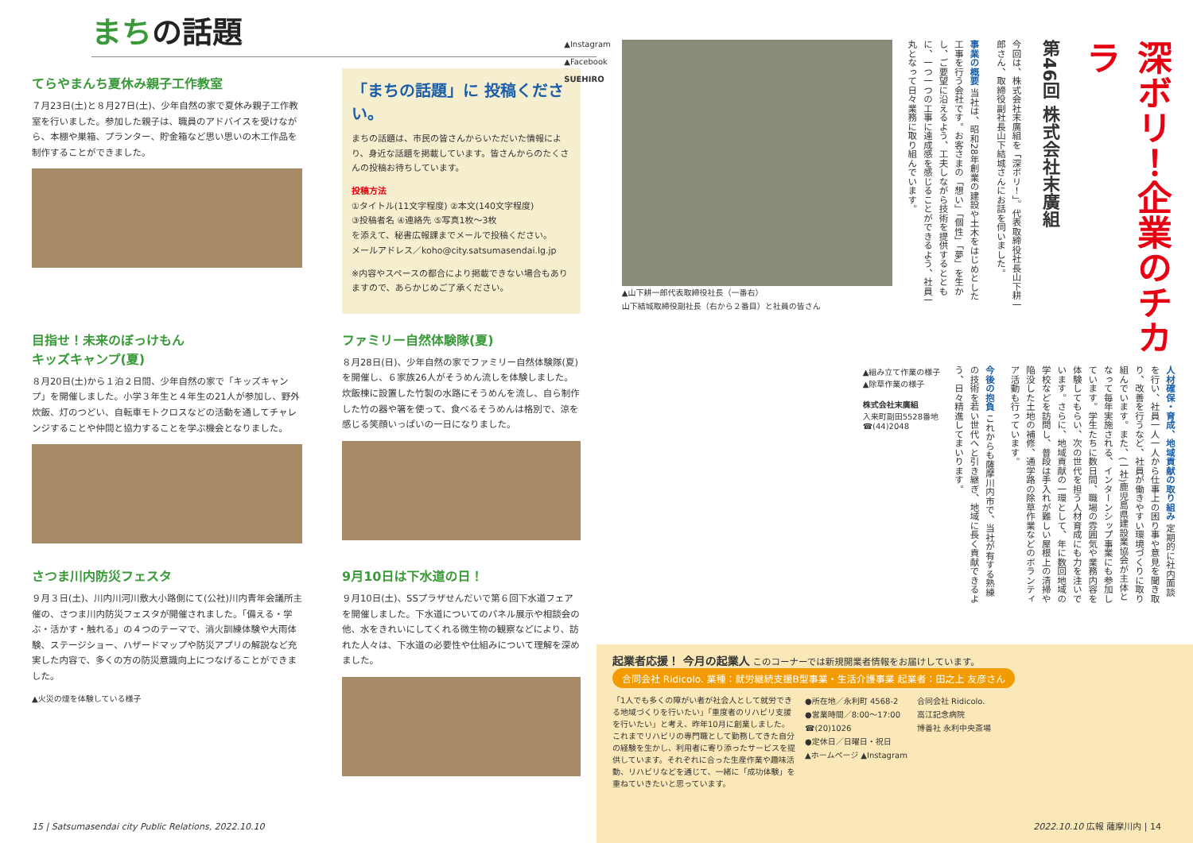まちの話題
てらやまんち夏休み親子工作教室
７月23日(土)と８月27日(土)、少年自然の家で夏休み親子工作教室を行いました。参加した親子は、職員のアドバイスを受けながら、本棚や巣箱、プランター、貯金箱など思い思いの木工作品を制作することができました。
「まちの話題」に 投稿ください。
まちの話題は、市民の皆さんからいただいた情報により、身近な話題を掲載しています。皆さんからのたくさんの投稿お待ちしています。
投稿方法
①タイトル(11文字程度) ②本文(140文字程度)
③投稿者名 ④連絡先 ⑤写真1枚～3枚
を添えて、秘書広報課までメールで投稿ください。
メールアドレス／koho@city.satsumasendai.lg.jp
※内容やスペースの都合により掲載できない場合もありますので、あらかじめご了承ください。
目指せ！未来のぼっけもん
キッズキャンプ(夏)
８月20日(土)から１泊２日間、少年自然の家で「キッズキャンプ」を開催しました。小学３年生と４年生の21人が参加し、野外炊飯、灯のつどい、自転車モトクロスなどの活動を通してチャレンジすることや仲間と協力することを学ぶ機会となりました。
ファミリー自然体験隊(夏)
８月28日(日)、少年自然の家でファミリー自然体験隊(夏)を開催し、６家族26人がそうめん流しを体験しました。炊飯棟に設置した竹製の水路にそうめんを流し、自ら制作した竹の器や箸を使って、食べるそうめんは格別で、涼を感じる笑顔いっぱいの一日になりました。
さつま川内防災フェスタ
９月３日(土)、川内川河川敷大小路側にて(公社)川内青年会議所主催の、さつま川内防災フェスタが開催されました。「備える・学ぶ・活かす・触れる」の４つのテーマで、消火訓練体験や大雨体験、ステージショー、ハザードマップや防災アプリの解説など充実した内容で、多くの方の防災意識向上につなげることができました。
▲火災の煙を体験している様子
9月10日は下水道の日！
９月10日(土)、SSプラザせんだいで第６回下水道フェアを開催しました。下水道についてのパネル展示や相談会の他、水をきれいにしてくれる微生物の観察などにより、訪れた人々は、下水道の必要性や仕組みについて理解を深めました。
15 | Satsumasendai city Public Relations, 2022.10.10
深ボリ！企業のチカラ
第46回 株式会社末廣組
今回は、株式会社末廣組を「深ボリ！」。代表取締役社長山下耕一郎さん、取締役副社長山下結城さんにお話を伺いました。
事業の概要 当社は、昭和28年創業の建設や土木をはじめとした工事を行う会社です。お客さまの「想い」「個性」「夢」を生かし、ご要望に沿えるよう、工夫しながら技術を提供するとともに、一つ一つの工事に達成感を感じることができるよう、社員一丸となって日々業務に取り組んでいます。
▲山下耕一郎代表取締役社長（一番右）
山下結城取締役副社長（右から２番目）と社員の皆さん
▲Instagram
▲Facebook
SUEHIRO
人材確保・育成、地域貢献の取り組み 定期的に社内面談を行い、社員一人一人から仕事上の困り事や意見を聞き取り、改善を行うなど、社員が働きやすい環境づくりに取り組んでいます。また、(一社)鹿児島県建設業協会が主体となって毎年実施される、インターンシップ事業にも参加しています。学生たちに数日間、職場の雰囲気や業務内容を体験してもらい、次の世代を担う人材育成にも力を注いでいます。さらに、地域貢献の一環として、年に数回地域の学校などを訪問し、普段は手入れが難しい屋根上の清掃や陥没した土地の補修、通学路の除草作業などのボランティア活動も行っています。
今後の抱負 これからも薩摩川内市で、当社が有する熟練の技術を若い世代へと引き継ぎ、地域に長く貢献できるよう、日々精進してまいります。
▲組み立て作業の様子
▲除草作業の様子
株式会社末廣組
入来町副田5528番地
☎(44)2048
起業者応援！ 今月の起業人 このコーナーでは新規開業者情報をお届けしています。
合同会社 Ridicolo. 業種：就労継続支援B型事業・生活介護事業 起業者：田之上 友彦さん
「1人でも多くの障がい者が社会人として就労できる地域づくりを行いたい」「重度者のリハビリ支援を行いたい」と考え、昨年10月に創業しました。これまでリハビリの専門職として勤務してきた自分の経験を生かし、利用者に寄り添ったサービスを提供しています。それぞれに合った生産作業や趣味活動、リハビリなどを通じて、一緒に「成功体験」を重ねていきたいと思っています。
●所在地／永利町 4568-2
●営業時間／8:00～17:00
☎(20)1026
●定休日／日曜日・祝日
▲ホームページ ▲Instagram
合同会社 Ridicolo.
高江記念病院
博善社 永利中央斎場
2022.10.10 広報 薩摩川内 | 14